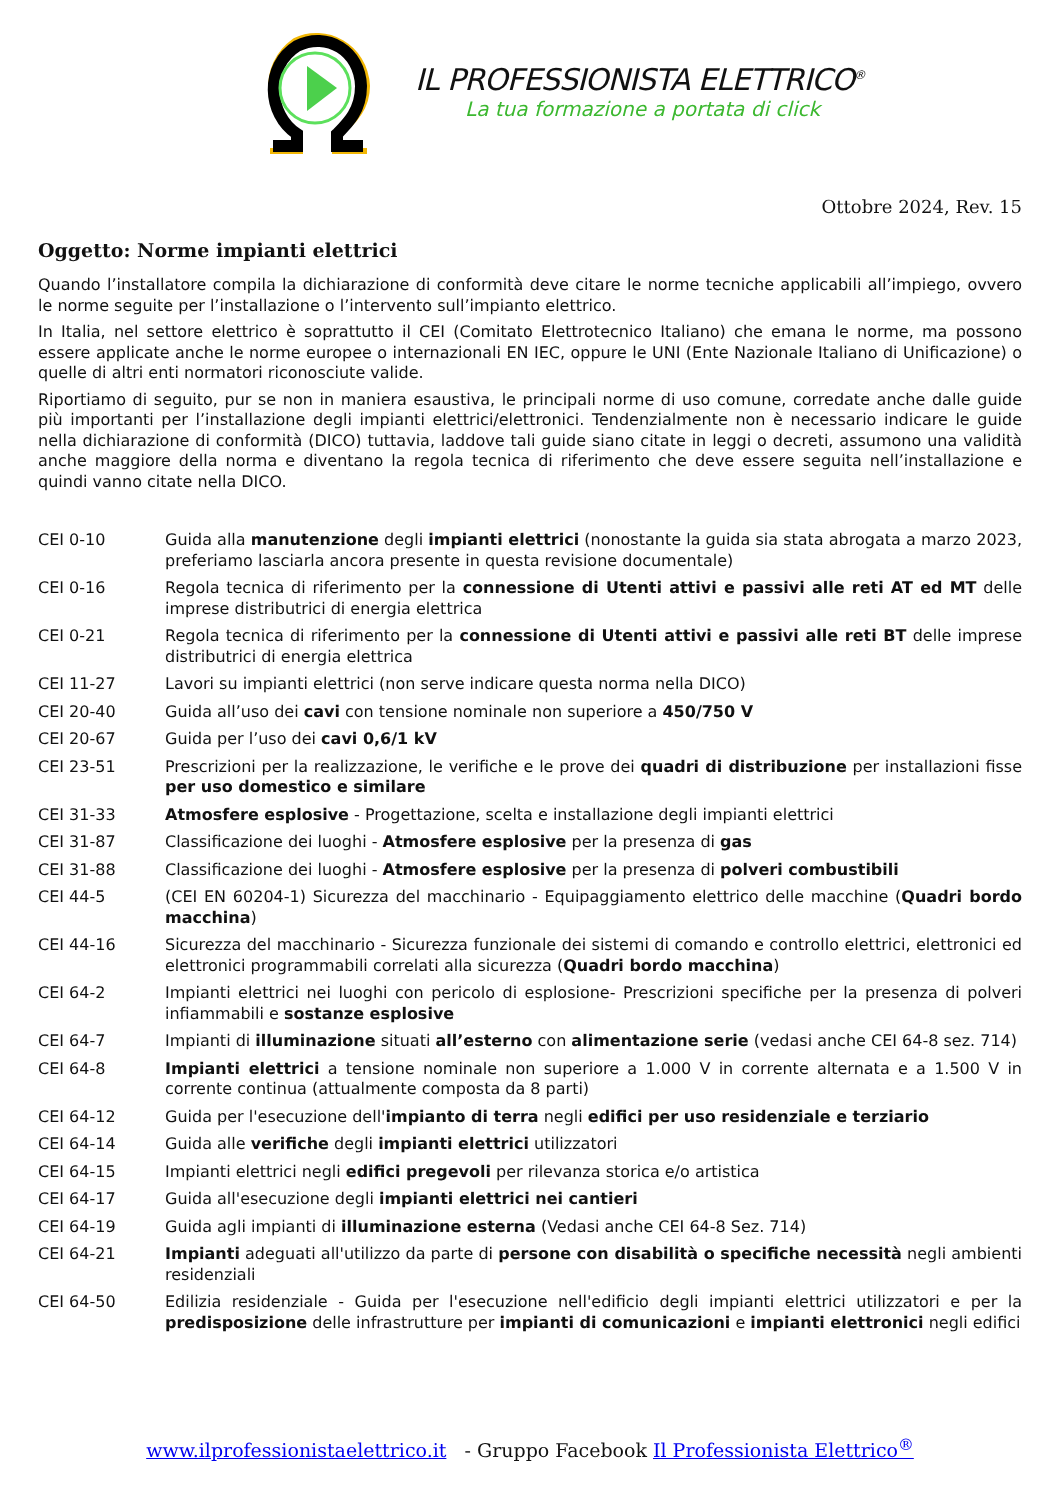IL PROFESSIONISTA ELETTRICO<sup>®</sup>
La tua formazione a portata di click
Ottobre 2024, Rev. 15
Oggetto: Norme impianti elettrici
Quando l’installatore compila la dichiarazione di conformità deve citare le norme tecniche applicabili all’impiego, ovvero le norme seguite per l’installazione o l’intervento sull’impianto elettrico.
In Italia, nel settore elettrico è soprattutto il CEI (Comitato Elettrotecnico Italiano) che emana le norme, ma possono essere applicate anche le norme europee o internazionali EN IEC, oppure le UNI (Ente Nazionale Italiano di Unificazione) o quelle di altri enti normatori riconosciute valide.
Riportiamo di seguito, pur se non in maniera esaustiva, le principali norme di uso comune, corredate anche dalle guide più importanti per l’installazione degli impianti elettrici/elettronici. Tendenzialmente non è necessario indicare le guide nella dichiarazione di conformità (DICO) tuttavia, laddove tali guide siano citate in leggi o decreti, assumono una validità anche maggiore della norma e diventano la regola tecnica di riferimento che deve essere seguita nell’installazione e quindi vanno citate nella DICO.
| CEI 0-10 | Guida alla manutenzione degli impianti elettrici (nonostante la guida sia stata abrogata a marzo 2023, preferiamo lasciarla ancora presente in questa revisione documentale) |
| CEI 0-16 | Regola tecnica di riferimento per la connessione di Utenti attivi e passivi alle reti AT ed MT delle imprese distributrici di energia elettrica |
| CEI 0-21 | Regola tecnica di riferimento per la connessione di Utenti attivi e passivi alle reti BT delle imprese distributrici di energia elettrica |
| CEI 11-27 | Lavori su impianti elettrici (non serve indicare questa norma nella DICO) |
| CEI 20-40 | Guida all’uso dei cavi con tensione nominale non superiore a 450/750 V |
| CEI 20-67 | Guida per l’uso dei cavi 0,6/1 kV |
| CEI 23-51 | Prescrizioni per la realizzazione, le verifiche e le prove dei quadri di distribuzione per installazioni fisse per uso domestico e similare |
| CEI 31-33 | Atmosfere esplosive - Progettazione, scelta e installazione degli impianti elettrici |
| CEI 31-87 | Classificazione dei luoghi - Atmosfere esplosive per la presenza di gas |
| CEI 31-88 | Classificazione dei luoghi - Atmosfere esplosive per la presenza di polveri combustibili |
| CEI 44-5 | (CEI EN 60204-1) Sicurezza del macchinario - Equipaggiamento elettrico delle macchine ( Quadri bordo macchina ) |
| CEI 44-16 | Sicurezza del macchinario - Sicurezza funzionale dei sistemi di comando e controllo elettrici, elettronici ed elettronici programmabili correlati alla sicurezza ( Quadri bordo macchina ) |
| CEI 64-2 | Impianti elettrici nei luoghi con pericolo di esplosione- Prescrizioni specifiche per la presenza di polveri infiammabili e sostanze esplosive |
| CEI 64-7 | Impianti di illuminazione situati all’esterno con alimentazione serie (vedasi anche CEI 64-8 sez. 714) |
| CEI 64-8 | Impianti elettrici a tensione nominale non superiore a 1.000 V in corrente alternata e a 1.500 V in corrente continua (attualmente composta da 8 parti) |
| CEI 64-12 | Guida per l'esecuzione dell' impianto di terra negli edifici per uso residenziale e terziario |
| CEI 64-14 | Guida alle verifiche degli impianti elettrici utilizzatori |
| CEI 64-15 | Impianti elettrici negli edifici pregevoli per rilevanza storica e/o artistica |
| CEI 64-17 | Guida all'esecuzione degli impianti elettrici nei cantieri |
| CEI 64-19 | Guida agli impianti di illuminazione esterna (Vedasi anche CEI 64-8 Sez. 714) |
| CEI 64-21 | Impianti adeguati all'utilizzo da parte di persone con disabilità o specifiche necessità negli ambienti residenziali |
| CEI 64-50 | Edilizia residenziale - Guida per l'esecuzione nell'edificio degli impianti elettrici utilizzatori e per la predisposizione delle infrastrutture per impianti di comunicazioni e impianti elettronici negli edifici |
www.ilprofessionistaelettrico.it - Gruppo Facebook Il Professionista Elettrico<sup>®</sup>